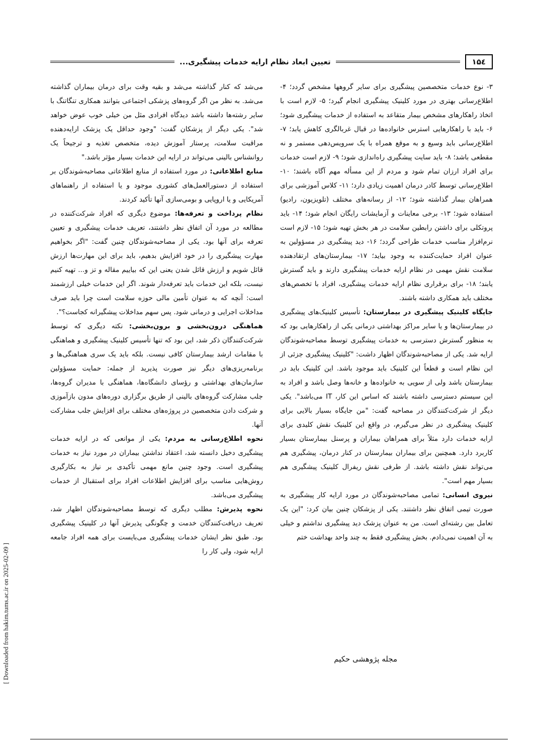۱۵٤ تعیین ابعاد نظام ارایه خدمات پیشگیری...
۳- نوع خدمات متخصصین پیشگیری برای سایر گروهها مشخص گردد؛ ۴- اطلاع‌رسانی بهتری در مورد کلینیک پیشگیری انجام گیرد؛ ۵- لازم است با اتخاذ راهکارهای مشخص بیمار متقاعد به استفاده از خدمات پیشگیری شود؛ ۶- باید با راهکارهایی استرس خانواده‌ها در قبال غربالگری کاهش یابد؛ ۷- اطلاع‌رسانی باید وسیع و به موقع همراه با یک سرویس‌دهی مستمر و نه مقطعی باشد؛ ۸- باید سایت پیشگیری راه‌اندازی شود؛ ۹- لازم است خدمات برای افراد ارزان تمام شود و مردم از این مسأله مهم آگاه باشند؛ ۱۰- اطلاع‌رسانی توسط کادر درمان اهمیت زیادی دارد؛ ۱۱- کلاس آموزشی برای همراهان بیمار گذاشته شود؛ ۱۲- از رسانه‌های مختلف (تلویزیون، رادیو) استفاده شود؛ ۱۳- برخی معاینات و آزمایشات رایگان انجام شود؛ ۱۴- باید پروتکلی برای داشتن رابطین سلامت در هر بخش تهیه شود؛ ۱۵- لازم است نرم‌افزار مناسب خدمات طراحی گردد؛ ۱۶- دید پیشگیری در مسؤولین به عنوان افراد حمایت‌کننده به وجود بیاید؛ ۱۷- بیمارستان‌های ارتقادهنده سلامت نقش مهمی در نظام ارایه خدمات پیشگیری دارند و باید گسترش یابند؛ ۱۸- برای برقراری نظام ارایه خدمات پیشگیری، افراد با تخصص‌های مختلف باید همکاری داشته باشند.
جایگاه کلینیک پیشگیری در بیمارستان: تأسیس کلینیک‌های پیشگیری در بیمارستان‌ها و یا سایر مراکز بهداشتی درمانی یکی از راهکارهایی بود که به منظور گسترش دسترسی به خدمات پیشگیری توسط مصاحبه‌شوندگان ارایه شد. یکی از مصاحبه‌شوندگان اظهار داشت: "کلینیک پیشگیری جزئی از این نظام است و قطعاً این کلینیک باید موجود باشد. این کلینیک باید در بیمارستان باشد ولی از سویی به خانواده‌ها و خانه‌ها وصل باشد و افراد به این سیستم دسترسی داشته باشند که اساس این کار، IT می‌باشد". یکی دیگر از شرکت‌کنندگان در مصاحبه گفت: "من جایگاه بسیار بالایی برای کلینیک پیشگیری در نظر می‌گیرم، در واقع این کلینیک نقش کلیدی برای ارایه خدمات دارد مثلاً برای همراهان بیماران و پرسنل بیمارستان بسیار کاربرد دارد. همچنین برای بیماران بیمارستان در کنار درمان، پیشگیری هم می‌تواند نقش داشته باشد. از طرفی نقش ریفرال کلینیک پیشگیری هم بسیار مهم است".
نیروی انسانی: تمامی مصاحبه‌شوندگان در مورد ارایه کار پیشگیری به صورت تیمی اتفاق نظر داشتند. یکی از پزشکان چنین بیان کرد: "این یک تعامل بین رشته‌ای است. من به عنوان پزشک دید پیشگیری نداشتم و خیلی به آن اهمیت نمی‌دادم. بخش پیشگیری فقط به چند واحد بهداشت ختم
می‌شد که کنار گذاشته می‌شد و بقیه وقت برای درمان بیماران گذاشته می‌شد. به نظر من اگر گروه‌های پزشکی اجتماعی بتوانند همکاری تنگاتنگ با سایر رشته‌ها داشته باشد دیدگاه افرادی مثل من خیلی خوب عوض خواهد شد". یکی دیگر از پزشکان گفت: "وجود حداقل یک پزشک ارایه‌دهنده مراقبت سلامت، پرستار آموزش دیده، متخصص تغذیه و ترجیحاً یک روانشناس بالینی می‌تواند در ارایه این خدمات بسیار مؤثر باشد."
منابع اطلاعاتی: در مورد استفاده از منابع اطلاعاتی مصاحبه‌شوندگان بر استفاده از دستورالعمل‌های کشوری موجود و یا استفاده از راهنماهای آمریکایی و یا اروپایی و بومی‌سازی آنها تأکید کردند.
نظام پرداخت و تعرفه‌ها: موضوع دیگری که افراد شرکت‌کننده در مطالعه در مورد آن اتفاق نظر داشتند، تعریف خدمات پیشگیری و تعیین تعرفه برای آنها بود. یکی از مصاحبه‌شوندگان چنین گفت: "اگر بخواهیم مهارت پیشگیری را در خود افزایش بدهیم، باید برای این مهارت‌ها ارزش قائل شویم و ارزش قائل شدن یعنی این که بیاییم مقاله و تز و... تهیه کنیم نیست، بلکه این خدمات باید تعرفه‌دار شوند. اگر این خدمات خیلی ارزشمند است: آنچه که به عنوان تأمین مالی حوزه سلامت است چرا باید صرف مداخلات اجرایی و درمانی شود. پس سهم مداخلات پیشگیرانه کجاست؟".
هماهنگی درون‌بخشی و برون‌بخشی: نکته دیگری که توسط شرکت‌کنندگان ذکر شد، این بود که تنها تأسیس کلینیک پیشگیری و هماهنگی با مقامات ارشد بیمارستان کافی نیست. بلکه باید یک سری هماهنگی‌ها و برنامه‌ریزی‌های دیگر نیز صورت پذیرید از جمله: حمایت مسؤولین سازمان‌های بهداشتی و رؤسای دانشگاه‌ها، هماهنگی با مدیران گروه‌ها، جلب مشارکت گروه‌های بالینی از طریق برگزاری دوره‌های مدون بازآموزی و شرکت دادن متخصصین در پروژه‌های مختلف برای افزایش جلب مشارکت آنها.
نحوه اطلاع‌رسانی به مردم: یکی از موانعی که در ارایه خدمات پیشگیری دخیل دانسته شد، اعتقاد نداشتن بیماران در مورد نیاز به خدمات پیشگیری است. وجود چنین مانع مهمی تأکیدی بر نیاز به بکارگیری روش‌هایی مناسب برای افزایش اطلاعات افراد برای استقبال از خدمات پیشگیری می‌باشد.
نحوه پذیرش: مطلب دیگری که توسط مصاحبه‌شوندگان اظهار شد، تعریف دریافت‌کنندگان خدمت و چگونگی پذیرش آنها در کلینیک پیشگیری بود. طبق نظر ایشان خدمات پیشگیری می‌بایست برای همه افراد جامعه ارایه شود، ولی کار را
مجله پژوهشی حکیم
[ Downloaded from hakim.tums.ac.ir on 2025-02-09 ]